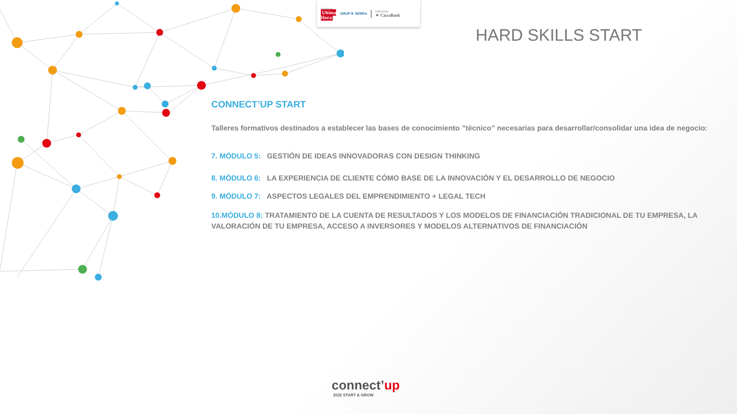Organiza
Ultima
Hora
GRUP ✳ SERRA
Patrocina
✶ CaixaBank
HARD SKILLS START
CONNECT’UP START
Talleres formativos destinados a establecer las bases de conocimiento ”técnico” necesarias para desarrollar/consolidar una idea de negocio:
7. MÓDULO 5: GESTIÓN DE IDEAS INNOVADORAS CON DESIGN THINKING
8. MÓDULO 6: LA EXPERIENCIA DE CLIENTE CÓMO BASE DE LA INNOVACIÓN Y EL DESARROLLO DE NEGOCIO
9. MÓDULO 7: ASPECTOS LEGALES DEL EMPRENDIMIENTO + LEGAL TECH
10.MÓDULO 8: TRATAMIENTO DE LA CUENTA DE RESULTADOS Y LOS MODELOS DE FINANCIACIÓN TRADICIONAL DE TU EMPRESA, LA VALORACIÓN DE TU EMPRESA, ACCESO A INVERSORES Y MODELOS ALTERNATIVOS DE FINANCIACIÓN
connect’up
2022 START & GROW